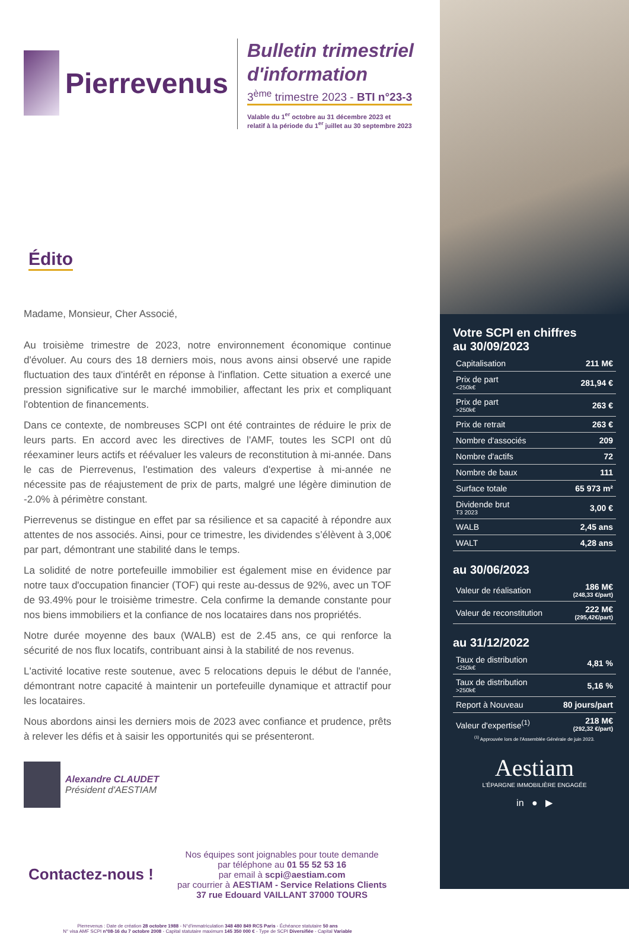Pierrevenus
Édito
Madame, Monsieur, Cher Associé,
Au troisième trimestre de 2023, notre environnement économique continue d'évoluer. Au cours des 18 derniers mois, nous avons ainsi observé une rapide fluctuation des taux d'intérêt en réponse à l'inflation. Cette situation a exercé une pression significative sur le marché immobilier, affectant les prix et compliquant l'obtention de financements.
Dans ce contexte, de nombreuses SCPI ont été contraintes de réduire le prix de leurs parts. En accord avec les directives de l'AMF, toutes les SCPI ont dû réexaminer leurs actifs et réévaluer les valeurs de reconstitution à mi-année. Dans le cas de Pierrevenus, l'estimation des valeurs d'expertise à mi-année ne nécessite pas de réajustement de prix de parts, malgré une légère diminution de -2.0% à périmètre constant.
Pierrevenus se distingue en effet par sa résilience et sa capacité à répondre aux attentes de nos associés. Ainsi, pour ce trimestre, les dividendes s’élèvent à 3,00€ par part, démontrant une stabilité dans le temps.
La solidité de notre portefeuille immobilier est également mise en évidence par notre taux d'occupation financier (TOF) qui reste au-dessus de 92%, avec un TOF de 93.49% pour le troisième trimestre. Cela confirme la demande constante pour nos biens immobiliers et la confiance de nos locataires dans nos propriétés.
Notre durée moyenne des baux (WALB) est de 2.45 ans, ce qui renforce la sécurité de nos flux locatifs, contribuant ainsi à la stabilité de nos revenus.
L'activité locative reste soutenue, avec 5 relocations depuis le début de l'année, démontrant notre capacité à maintenir un portefeuille dynamique et attractif pour les locataires.
Nous abordons ainsi les derniers mois de 2023 avec confiance et prudence, prêts à relever les défis et à saisir les opportunités qui se présenteront.
Alexandre CLAUDET
Président d'AESTIAM
Contactez-nous !
Nos équipes sont joignables pour toute demande
par téléphone au 01 55 52 53 16
par email à scpi@aestiam.com
par courrier à AESTIAM - Service Relations Clients
37 rue Edouard VAILLANT 37000 TOURS
Pierrevenus : Date de création 28 octobre 1988 - N°d'immatriculation 348 480 849 RCS Paris - Échéance statutaire 50 ans
N° visa AMF SCPI n°08-16 du 7 octobre 2008 - Capital statutaire maximum 145 350 000 € - Type de SCPI Diversifiée - Capital Variable
Bulletin trimestriel d'information
3<sup>ème</sup> trimestre 2023 - BTI n°23-3
Valable du 1<sup>er</sup> octobre au 31 décembre 2023 et
relatif à la période du 1<sup>er</sup> juillet au 30 septembre 2023
Votre SCPI en chiffres
au 30/09/2023
| Capitalisation | 211 M€ |
| Prix de part <250k€ | 281,94 € |
| Prix de part >250k€ | 263 € |
| Prix de retrait | 263 € |
| Nombre d'associés | 209 |
| Nombre d'actifs | 72 |
| Nombre de baux | 111 |
| Surface totale | 65 973 m² |
| Dividende brut T3 2023 | 3,00 € |
| WALB | 2,45 ans |
| WALT | 4,28 ans |
au 30/06/2023
| Valeur de réalisation | 186 M€ (248,33 €/part) |
| Valeur de reconstitution | 222 M€ (295,42€/part) |
au 31/12/2022
| Taux de distribution <250k€ | 4,81 % |
| Taux de distribution >250k€ | 5,16 % |
| Report à Nouveau | 80 jours/part |
| Valeur d'expertise<sup>(1)</sup> | 218 M€ (292,32 €/part) |
<sup>(1)</sup> Approuvée lors de l'Assemblée Générale de juin 2023.
Aestiam
L'ÉPARGNE IMMOBILIÈRE ENGAGÉE
in ● ▶